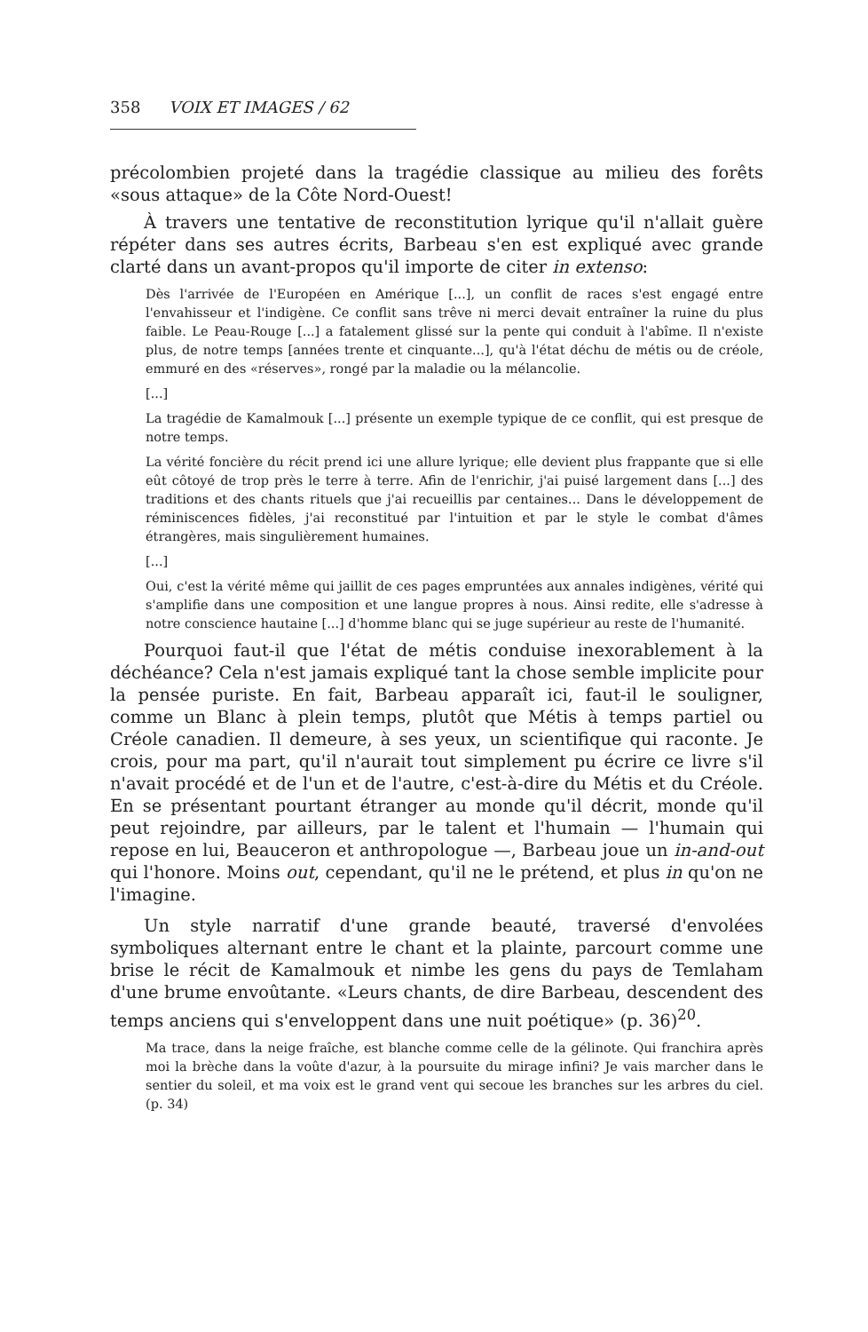358 VOIX ET IMAGES / 62
précolombien projeté dans la tragédie classique au milieu des forêts «sous attaque» de la Côte Nord-Ouest!
À travers une tentative de reconstitution lyrique qu'il n'allait guère répéter dans ses autres écrits, Barbeau s'en est expliqué avec grande clarté dans un avant-propos qu'il importe de citer in extenso:
Dès l'arrivée de l'Européen en Amérique [...], un conflit de races s'est engagé entre l'envahisseur et l'indigène. Ce conflit sans trêve ni merci devait entraîner la ruine du plus faible. Le Peau-Rouge [...] a fatalement glissé sur la pente qui conduit à l'abîme. Il n'existe plus, de notre temps [années trente et cinquante...], qu'à l'état déchu de métis ou de créole, emmuré en des «réserves», rongé par la maladie ou la mélancolie.
[...]
La tragédie de Kamalmouk [...] présente un exemple typique de ce conflit, qui est presque de notre temps.
La vérité foncière du récit prend ici une allure lyrique; elle devient plus frappante que si elle eût côtoyé de trop près le terre à terre. Afin de l'enrichir, j'ai puisé largement dans [...] des traditions et des chants rituels que j'ai recueillis par centaines... Dans le développement de réminiscences fidèles, j'ai reconstitué par l'intuition et par le style le combat d'âmes étrangères, mais singulièrement humaines.
[...]
Oui, c'est la vérité même qui jaillit de ces pages empruntées aux annales indigènes, vérité qui s'amplifie dans une composition et une langue propres à nous. Ainsi redite, elle s'adresse à notre conscience hautaine [...] d'homme blanc qui se juge supérieur au reste de l'humanité.
Pourquoi faut-il que l'état de métis conduise inexorablement à la déchéance? Cela n'est jamais expliqué tant la chose semble implicite pour la pensée puriste. En fait, Barbeau apparaît ici, faut-il le souligner, comme un Blanc à plein temps, plutôt que Métis à temps partiel ou Créole canadien. Il demeure, à ses yeux, un scientifique qui raconte. Je crois, pour ma part, qu'il n'aurait tout simplement pu écrire ce livre s'il n'avait procédé et de l'un et de l'autre, c'est-à-dire du Métis et du Créole. En se présentant pourtant étranger au monde qu'il décrit, monde qu'il peut rejoindre, par ailleurs, par le talent et l'humain — l'humain qui repose en lui, Beauceron et anthropologue —, Barbeau joue un in-and-out qui l'honore. Moins out, cependant, qu'il ne le prétend, et plus in qu'on ne l'imagine.
Un style narratif d'une grande beauté, traversé d'envolées symboliques alternant entre le chant et la plainte, parcourt comme une brise le récit de Kamalmouk et nimbe les gens du pays de Temlaham d'une brume envoûtante. «Leurs chants, de dire Barbeau, descendent des temps anciens qui s'enveloppent dans une nuit poétique» (p. 36)<sup>20</sup>.
Ma trace, dans la neige fraîche, est blanche comme celle de la gélinote. Qui franchira après moi la brèche dans la voûte d'azur, à la poursuite du mirage infini? Je vais marcher dans le sentier du soleil, et ma voix est le grand vent qui secoue les branches sur les arbres du ciel. (p. 34)